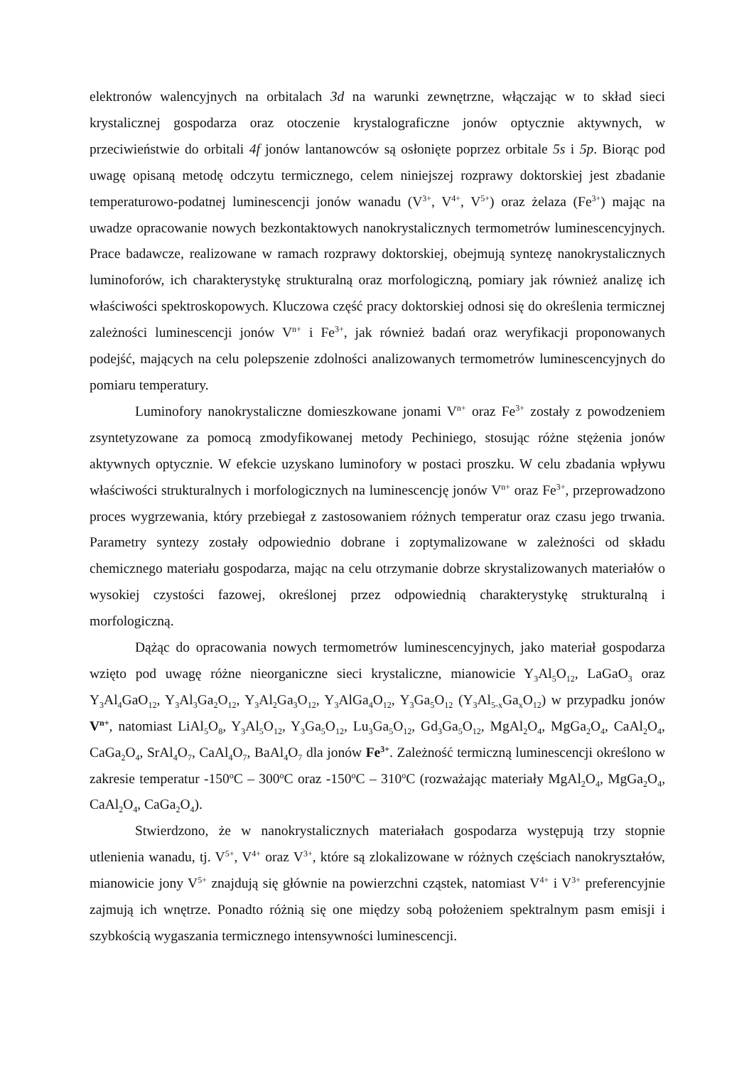elektronów walencyjnych na orbitalach 3d na warunki zewnętrzne, włączając w to skład sieci krystalicznej gospodarza oraz otoczenie krystalograficzne jonów optycznie aktywnych, w przeciwieństwie do orbitali 4f jonów lantanowców są osłonięte poprzez orbitale 5s i 5p. Biorąc pod uwagę opisaną metodę odczytu termicznego, celem niniejszej rozprawy doktorskiej jest zbadanie temperaturowo-podatnej luminescencji jonów wanadu (V<sup>3+</sup>, V<sup>4+</sup>, V<sup>5+</sup>) oraz żelaza (Fe<sup>3+</sup>) mając na uwadze opracowanie nowych bezkontaktowych nanokrystalicznych termometrów luminescencyjnych. Prace badawcze, realizowane w ramach rozprawy doktorskiej, obejmują syntezę nanokrystalicznych luminoforów, ich charakterystykę strukturalną oraz morfologiczną, pomiary jak również analizę ich właściwości spektroskopowych. Kluczowa część pracy doktorskiej odnosi się do określenia termicznej zależności luminescencji jonów V<sup>n+</sup> i Fe<sup>3+</sup>, jak również badań oraz weryfikacji proponowanych podejść, mających na celu polepszenie zdolności analizowanych termometrów luminescencyjnych do pomiaru temperatury.
Luminofory nanokrystaliczne domieszkowane jonami V<sup>n+</sup> oraz Fe<sup>3+</sup> zostały z powodzeniem zsyntetyzowane za pomocą zmodyfikowanej metody Pechiniego, stosując różne stężenia jonów aktywnych optycznie. W efekcie uzyskano luminofory w postaci proszku. W celu zbadania wpływu właściwości strukturalnych i morfologicznych na luminescencję jonów V<sup>n+</sup> oraz Fe<sup>3+</sup>, przeprowadzono proces wygrzewania, który przebiegał z zastosowaniem różnych temperatur oraz czasu jego trwania. Parametry syntezy zostały odpowiednio dobrane i zoptymalizowane w zależności od składu chemicznego materiału gospodarza, mając na celu otrzymanie dobrze skrystalizowanych materiałów o wysokiej czystości fazowej, określonej przez odpowiednią charakterystykę strukturalną i morfologiczną.
Dążąc do opracowania nowych termometrów luminescencyjnych, jako materiał gospodarza wzięto pod uwagę różne nieorganiczne sieci krystaliczne, mianowicie Y<sub>3</sub>Al<sub>5</sub>O<sub>12</sub>, LaGaO<sub>3</sub> oraz Y<sub>3</sub>Al<sub>4</sub>GaO<sub>12</sub>, Y<sub>3</sub>Al<sub>3</sub>Ga<sub>2</sub>O<sub>12</sub>, Y<sub>3</sub>Al<sub>2</sub>Ga<sub>3</sub>O<sub>12</sub>, Y<sub>3</sub>AlGa<sub>4</sub>O<sub>12</sub>, Y<sub>3</sub>Ga<sub>5</sub>O<sub>12</sub> (Y<sub>3</sub>Al<sub>5-x</sub>Ga<sub>x</sub>O<sub>12</sub>) w przypadku jonów V<sup>n+</sup>, natomiast LiAl<sub>5</sub>O<sub>8</sub>, Y<sub>3</sub>Al<sub>5</sub>O<sub>12</sub>, Y<sub>3</sub>Ga<sub>5</sub>O<sub>12</sub>, Lu<sub>3</sub>Ga<sub>5</sub>O<sub>12</sub>, Gd<sub>3</sub>Ga<sub>5</sub>O<sub>12</sub>, MgAl<sub>2</sub>O<sub>4</sub>, MgGa<sub>2</sub>O<sub>4</sub>, CaAl<sub>2</sub>O<sub>4</sub>, CaGa<sub>2</sub>O<sub>4</sub>, SrAl<sub>4</sub>O<sub>7</sub>, CaAl<sub>4</sub>O<sub>7</sub>, BaAl<sub>4</sub>O<sub>7</sub> dla jonów Fe<sup>3+</sup>. Zależność termiczną luminescencji określono w zakresie temperatur -150<sup>o</sup>C – 300<sup>o</sup>C oraz -150<sup>o</sup>C – 310<sup>o</sup>C (rozważając materiały MgAl<sub>2</sub>O<sub>4</sub>, MgGa<sub>2</sub>O<sub>4</sub>, CaAl<sub>2</sub>O<sub>4</sub>, CaGa<sub>2</sub>O<sub>4</sub>).
Stwierdzono, że w nanokrystalicznych materiałach gospodarza występują trzy stopnie utlenienia wanadu, tj. V<sup>5+</sup>, V<sup>4+</sup> oraz V<sup>3+</sup>, które są zlokalizowane w różnych częściach nanokryształów, mianowicie jony V<sup>5+</sup> znajdują się głównie na powierzchni cząstek, natomiast V<sup>4+</sup> i V<sup>3+</sup> preferencyjnie zajmują ich wnętrze. Ponadto różnią się one między sobą położeniem spektralnym pasm emisji i szybkością wygaszania termicznego intensywności luminescencji.